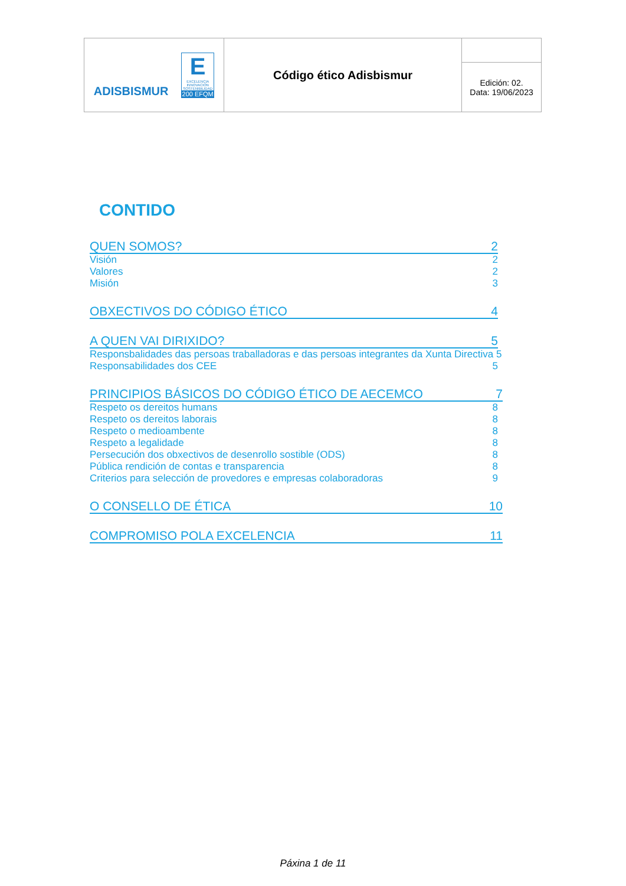| ADISBISMUR E EXCELENCIA INNOVACIÓN SOSTENIBILIDAD 200 EFQM | Código ético Adisbismur | |
| | | Edición: 02. Data: 19/06/2023 |
CONTIDO
QUEN SOMOS? 2
Visión 2
Valores 2
Misión 3
OBXECTIVOS DO CÓDIGO ÉTICO 4
A QUEN VAI DIRIXIDO? 5
Responsbalidades das persoas traballadoras e das persoas integrantes da Xunta Directiva 5
Responsabilidades dos CEE 5
PRINCIPIOS BÁSICOS DO CÓDIGO ÉTICO DE AECEMCO 7
Respeto os dereitos humans 8
Respeto os dereitos laborais 8
Respeto o medioambente 8
Respeto a legalidade 8
Persecución dos obxectivos de desenrollo sostible (ODS) 8
Pública rendición de contas e transparencia 8
Criterios para selección de provedores e empresas colaboradoras 9
O CONSELLO DE ÉTICA 10
COMPROMISO POLA EXCELENCIA 11
Páxina 1 de 11